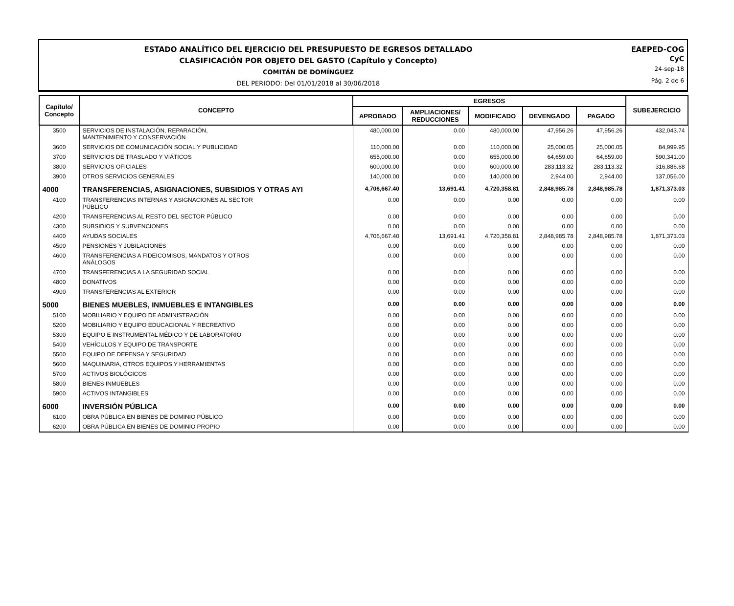ESTADO ANALÍTICO DEL EJERCICIO DEL PRESUPUESTO DE EGRESOS DETALLADO
CLASIFICACIÓN POR OBJETO DEL GASTO (Capítulo y Concepto)
COMITÁN DE DOMÍNGUEZ
DEL PERIODO: Del 01/01/2018 al 30/06/2018
EAEPED-COG
CyC
24-sep-18
Pág. 2 de 6
| Capítulo/ Concepto | CONCEPTO | EGRESOS | | | | | SUBEJERCICIO |
| --- | --- | --- | --- | --- | --- | --- | --- |
| | | APROBADO | AMPLIACIONES/ REDUCCIONES | MODIFICADO | DEVENGADO | PAGADO | |
| 3500 | SERVICIOS DE INSTALACIÓN, REPARACIÓN, MANTENIMIENTO Y CONSERVACIÓN | 480,000.00 | 0.00 | 480,000.00 | 47,956.26 | 47,956.26 | 432,043.74 |
| 3600 | SERVICIOS DE COMUNICACIÓN SOCIAL Y PUBLICIDAD | 110,000.00 | 0.00 | 110,000.00 | 25,000.05 | 25,000.05 | 84,999.95 |
| 3700 | SERVICIOS DE TRASLADO Y VIÁTICOS | 655,000.00 | 0.00 | 655,000.00 | 64,659.00 | 64,659.00 | 590,341.00 |
| 3800 | SERVICIOS OFICIALES | 600,000.00 | 0.00 | 600,000.00 | 283,113.32 | 283,113.32 | 316,886.68 |
| 3900 | OTROS SERVICIOS GENERALES | 140,000.00 | 0.00 | 140,000.00 | 2,944.00 | 2,944.00 | 137,056.00 |
| 4000 | TRANSFERENCIAS, ASIGNACIONES, SUBSIDIOS Y OTRAS AYI | 4,706,667.40 | 13,691.41 | 4,720,358.81 | 2,848,985.78 | 2,848,985.78 | 1,871,373.03 |
| 4100 | TRANSFERENCIAS INTERNAS Y ASIGNACIONES AL SECTOR PÚBLICO | 0.00 | 0.00 | 0.00 | 0.00 | 0.00 | 0.00 |
| 4200 | TRANSFERENCIAS AL RESTO DEL SECTOR PÚBLICO | 0.00 | 0.00 | 0.00 | 0.00 | 0.00 | 0.00 |
| 4300 | SUBSIDIOS Y SUBVENCIONES | 0.00 | 0.00 | 0.00 | 0.00 | 0.00 | 0.00 |
| 4400 | AYUDAS SOCIALES | 4,706,667.40 | 13,691.41 | 4,720,358.81 | 2,848,985.78 | 2,848,985.78 | 1,871,373.03 |
| 4500 | PENSIONES Y JUBILACIONES | 0.00 | 0.00 | 0.00 | 0.00 | 0.00 | 0.00 |
| 4600 | TRANSFERENCIAS A FIDEICOMISOS, MANDATOS Y OTROS ANÁLOGOS | 0.00 | 0.00 | 0.00 | 0.00 | 0.00 | 0.00 |
| 4700 | TRANSFERENCIAS A LA SEGURIDAD SOCIAL | 0.00 | 0.00 | 0.00 | 0.00 | 0.00 | 0.00 |
| 4800 | DONATIVOS | 0.00 | 0.00 | 0.00 | 0.00 | 0.00 | 0.00 |
| 4900 | TRANSFERENCIAS AL EXTERIOR | 0.00 | 0.00 | 0.00 | 0.00 | 0.00 | 0.00 |
| 5000 | BIENES MUEBLES, INMUEBLES E INTANGIBLES | 0.00 | 0.00 | 0.00 | 0.00 | 0.00 | 0.00 |
| 5100 | MOBILIARIO Y EQUIPO DE ADMINISTRACIÓN | 0.00 | 0.00 | 0.00 | 0.00 | 0.00 | 0.00 |
| 5200 | MOBILIARIO Y EQUIPO EDUCACIONAL Y RECREATIVO | 0.00 | 0.00 | 0.00 | 0.00 | 0.00 | 0.00 |
| 5300 | EQUIPO E INSTRUMENTAL MÉDICO Y DE LABORATORIO | 0.00 | 0.00 | 0.00 | 0.00 | 0.00 | 0.00 |
| 5400 | VEHÍCULOS Y EQUIPO DE TRANSPORTE | 0.00 | 0.00 | 0.00 | 0.00 | 0.00 | 0.00 |
| 5500 | EQUIPO DE DEFENSA Y SEGURIDAD | 0.00 | 0.00 | 0.00 | 0.00 | 0.00 | 0.00 |
| 5600 | MAQUINARIA, OTROS EQUIPOS Y HERRAMIENTAS | 0.00 | 0.00 | 0.00 | 0.00 | 0.00 | 0.00 |
| 5700 | ACTIVOS BIOLÓGICOS | 0.00 | 0.00 | 0.00 | 0.00 | 0.00 | 0.00 |
| 5800 | BIENES INMUEBLES | 0.00 | 0.00 | 0.00 | 0.00 | 0.00 | 0.00 |
| 5900 | ACTIVOS INTANGIBLES | 0.00 | 0.00 | 0.00 | 0.00 | 0.00 | 0.00 |
| 6000 | INVERSIÓN PÚBLICA | 0.00 | 0.00 | 0.00 | 0.00 | 0.00 | 0.00 |
| 6100 | OBRA PÚBLICA EN BIENES DE DOMINIO PÚBLICO | 0.00 | 0.00 | 0.00 | 0.00 | 0.00 | 0.00 |
| 6200 | OBRA PÚBLICA EN BIENES DE DOMINIO PROPIO | 0.00 | 0.00 | 0.00 | 0.00 | 0.00 | 0.00 |